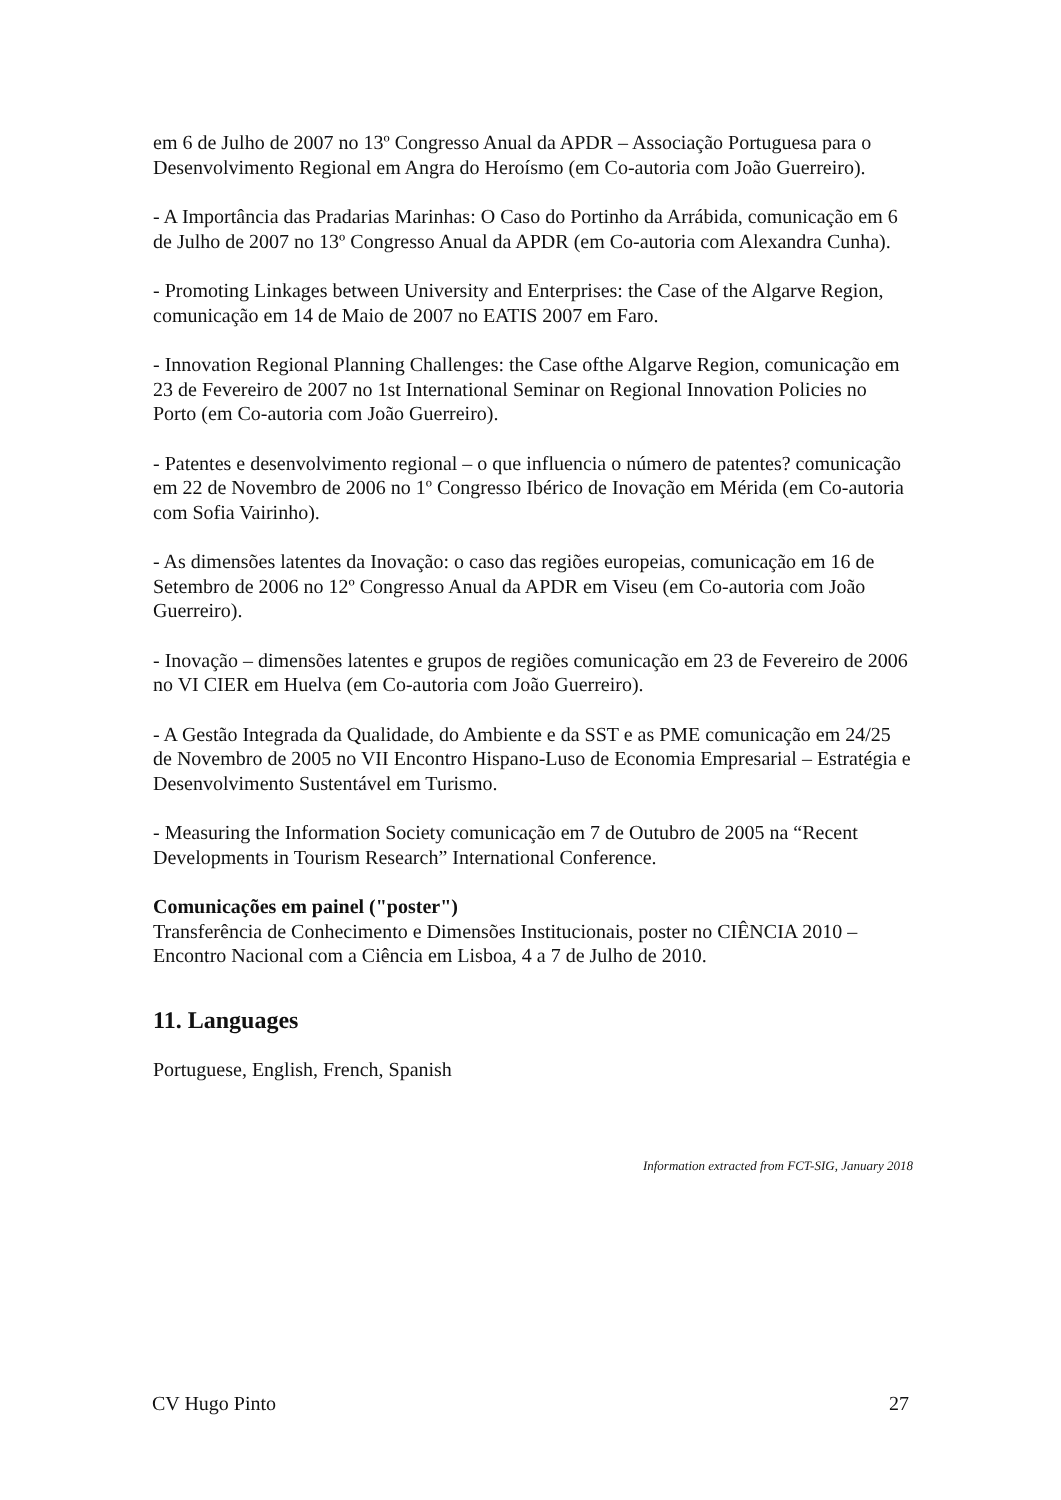em 6 de Julho de 2007 no 13º Congresso Anual da APDR – Associação Portuguesa para o Desenvolvimento Regional em Angra do Heroísmo (em Co-autoria com João Guerreiro).
- A Importância das Pradarias Marinhas: O Caso do Portinho da Arrábida, comunicação em 6 de Julho de 2007 no 13º Congresso Anual da APDR (em Co-autoria com Alexandra Cunha).
- Promoting Linkages between University and Enterprises: the Case of the Algarve Region, comunicação em 14 de Maio de 2007 no EATIS 2007 em Faro.
- Innovation Regional Planning Challenges: the Case ofthe Algarve Region, comunicação em 23 de Fevereiro de 2007 no 1st International Seminar on Regional Innovation Policies no Porto (em Co-autoria com João Guerreiro).
- Patentes e desenvolvimento regional – o que influencia o número de patentes? comunicação em 22 de Novembro de 2006 no 1º Congresso Ibérico de Inovação em Mérida (em Co-autoria com Sofia Vairinho).
- As dimensões latentes da Inovação: o caso das regiões europeias, comunicação em 16 de Setembro de 2006 no 12º Congresso Anual da APDR em Viseu (em Co-autoria com João Guerreiro).
- Inovação – dimensões latentes e grupos de regiões comunicação em 23 de Fevereiro de 2006 no VI CIER em Huelva (em Co-autoria com João Guerreiro).
- A Gestão Integrada da Qualidade, do Ambiente e da SST e as PME comunicação em 24/25 de Novembro de 2005 no VII Encontro Hispano-Luso de Economia Empresarial – Estratégia e Desenvolvimento Sustentável em Turismo.
- Measuring the Information Society comunicação em 7 de Outubro de 2005 na “Recent Developments in Tourism Research” International Conference.
Comunicações em painel ("poster")
Transferência de Conhecimento e Dimensões Institucionais, poster no CIÊNCIA 2010 – Encontro Nacional com a Ciência em Lisboa, 4 a 7 de Julho de 2010.
11. Languages
Portuguese, English, French, Spanish
Information extracted from FCT-SIG, January 2018
CV Hugo Pinto 27